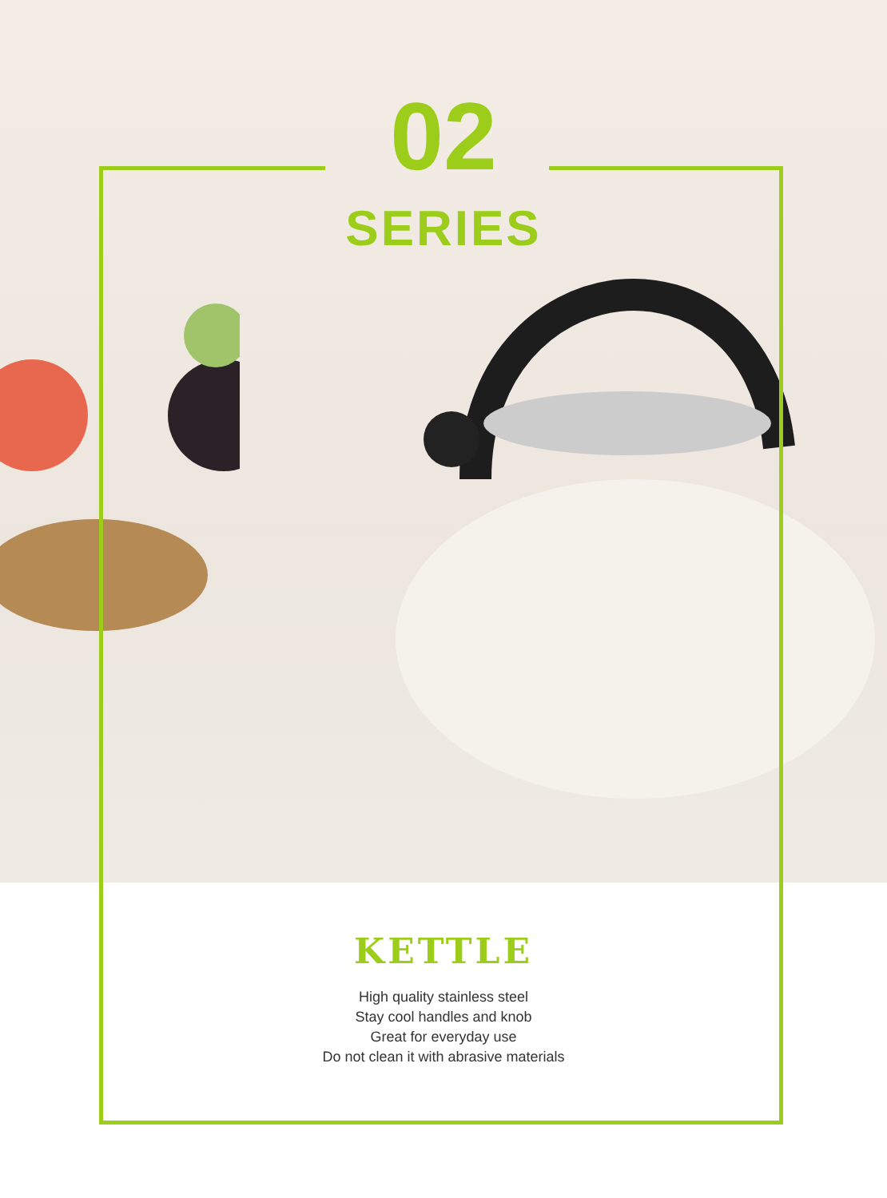02
SERIES
KETTLE
High quality stainless steel
Stay cool handles and knob
Great for everyday use
Do not clean it with abrasive materials